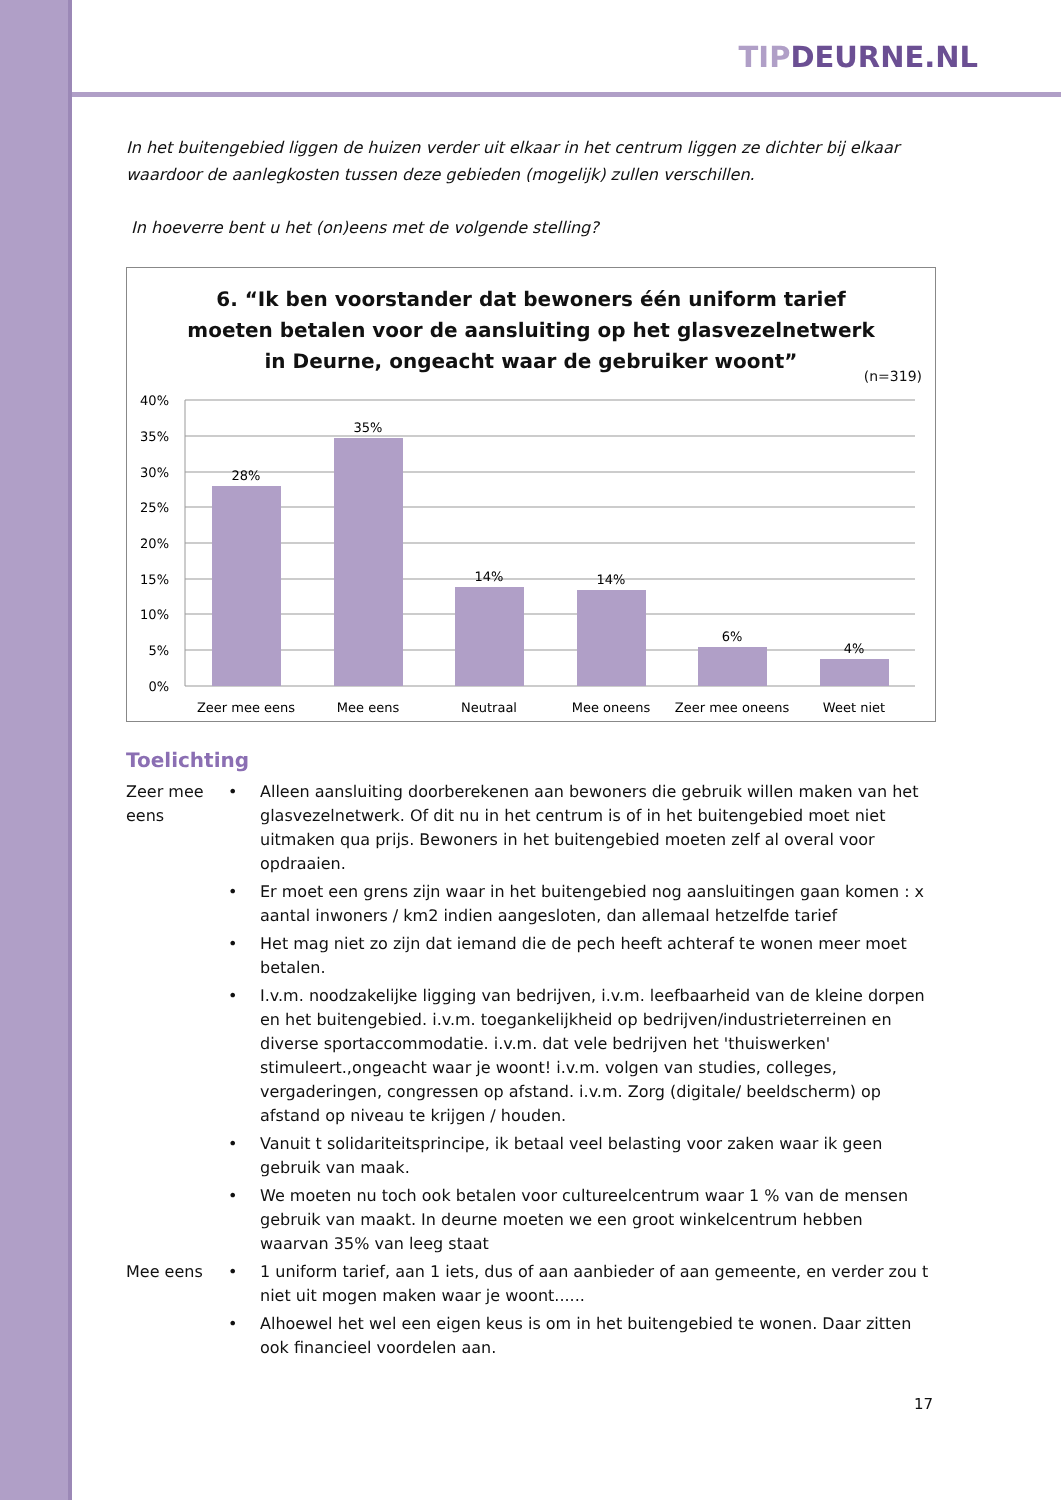TIPDEURNE.NL
In het buitengebied liggen de huizen verder uit elkaar in het centrum liggen ze dichter bij elkaar waardoor de aanlegkosten tussen deze gebieden (mogelijk) zullen verschillen.
In hoeverre bent u het (on)eens met de volgende stelling?
6. “Ik ben voorstander dat bewoners één uniform tarief
moeten betalen voor de aansluiting op het glasvezelnetwerk
in Deurne, ongeacht waar de gebruiker woont”
(n=319)
40%
35%
30%
25%
20%
15%
10%
5%
0%
28%
35%
14%
14%
6%
4%
Zeer mee eens
Mee eens
Neutraal
Mee oneens
Zeer mee oneens
Weet niet
Toelichting
| Zeer mee eens | • | Alleen aansluiting doorberekenen aan bewoners die gebruik willen maken van het glasvezelnetwerk. Of dit nu in het centrum is of in het buitengebied moet niet uitmaken qua prijs. Bewoners in het buitengebied moeten zelf al overal voor opdraaien. |
| | • | Er moet een grens zijn waar in het buitengebied nog aansluitingen gaan komen : x aantal inwoners / km2 indien aangesloten, dan allemaal hetzelfde tarief |
| | • | Het mag niet zo zijn dat iemand die de pech heeft achteraf te wonen meer moet betalen. |
| | • | I.v.m. noodzakelijke ligging van bedrijven, i.v.m. leefbaarheid van de kleine dorpen en het buitengebied. i.v.m. toegankelijkheid op bedrijven/industrieterreinen en diverse sportaccommodatie. i.v.m. dat vele bedrijven het 'thuiswerken' stimuleert.,ongeacht waar je woont! i.v.m. volgen van studies, colleges, vergaderingen, congressen op afstand. i.v.m. Zorg (digitale/ beeldscherm) op afstand op niveau te krijgen / houden. |
| | • | Vanuit t solidariteitsprincipe, ik betaal veel belasting voor zaken waar ik geen gebruik van maak. |
| | • | We moeten nu toch ook betalen voor cultureelcentrum waar 1 % van de mensen gebruik van maakt. In deurne moeten we een groot winkelcentrum hebben waarvan 35% van leeg staat |
| Mee eens | • | 1 uniform tarief, aan 1 iets, dus of aan aanbieder of aan gemeente, en verder zou t niet uit mogen maken waar je woont...... |
| | • | Alhoewel het wel een eigen keus is om in het buitengebied te wonen. Daar zitten ook financieel voordelen aan. |
17